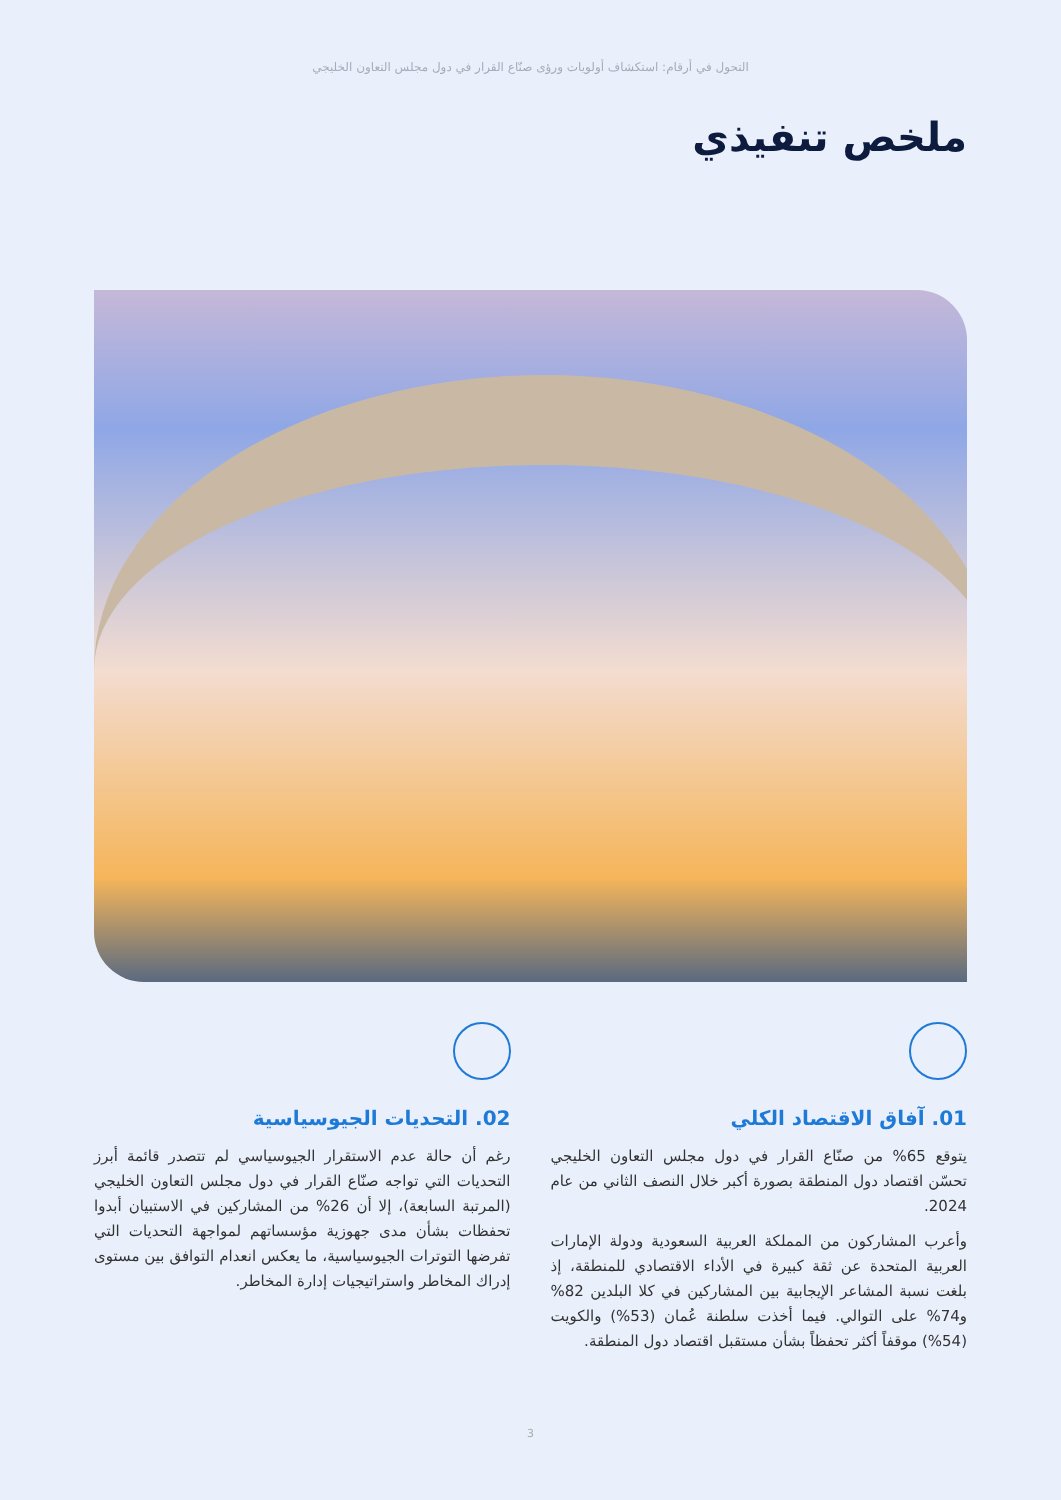التحول في أرقام: استكشاف أولويات ورؤى صنّاع القرار في دول مجلس التعاون الخليجي
ملخص تنفيذي
01. آفاق الاقتصاد الكلي
يتوقع 65% من صنّاع القرار في دول مجلس التعاون الخليجي تحسّن اقتصاد دول المنطقة بصورة أكبر خلال النصف الثاني من عام 2024.
وأعرب المشاركون من المملكة العربية السعودية ودولة الإمارات العربية المتحدة عن ثقة كبيرة في الأداء الاقتصادي للمنطقة، إذ بلغت نسبة المشاعر الإيجابية بين المشاركين في كلا البلدين 82% و74% على التوالي. فيما أخذت سلطنة عُمان (53%) والكويت (54%) موقفاً أكثر تحفظاً بشأن مستقبل اقتصاد دول المنطقة.
02. التحديات الجيوسياسية
رغم أن حالة عدم الاستقرار الجيوسياسي لم تتصدر قائمة أبرز التحديات التي تواجه صنّاع القرار في دول مجلس التعاون الخليجي (المرتبة السابعة)، إلا أن 26% من المشاركين في الاستبيان أبدوا تحفظات بشأن مدى جهوزية مؤسساتهم لمواجهة التحديات التي تفرضها التوترات الجيوسياسية، ما يعكس انعدام التوافق بين مستوى إدراك المخاطر واستراتيجيات إدارة المخاطر.
3